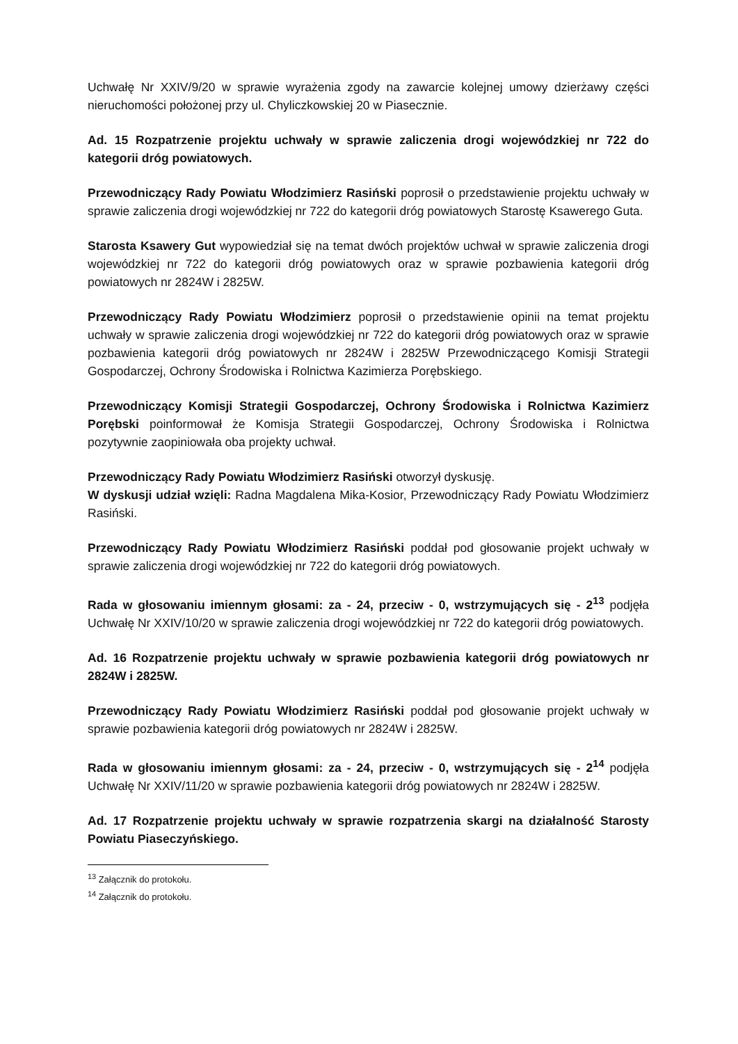Uchwałę Nr XXIV/9/20 w sprawie wyrażenia zgody na zawarcie kolejnej umowy dzierżawy części nieruchomości położonej przy ul. Chyliczkowskiej 20 w Piasecznie.
Ad. 15 Rozpatrzenie projektu uchwały w sprawie zaliczenia drogi wojewódzkiej nr 722 do kategorii dróg powiatowych.
Przewodniczący Rady Powiatu Włodzimierz Rasiński poprosił o przedstawienie projektu uchwały w sprawie zaliczenia drogi wojewódzkiej nr 722 do kategorii dróg powiatowych Starostę Ksawerego Guta.
Starosta Ksawery Gut wypowiedział się na temat dwóch projektów uchwał w sprawie zaliczenia drogi wojewódzkiej nr 722 do kategorii dróg powiatowych oraz w sprawie pozbawienia kategorii dróg powiatowych nr 2824W i 2825W.
Przewodniczący Rady Powiatu Włodzimierz poprosił o przedstawienie opinii na temat projektu uchwały w sprawie zaliczenia drogi wojewódzkiej nr 722 do kategorii dróg powiatowych oraz w sprawie pozbawienia kategorii dróg powiatowych nr 2824W i 2825W Przewodniczącego Komisji Strategii Gospodarczej, Ochrony Środowiska i Rolnictwa Kazimierza Porębskiego.
Przewodniczący Komisji Strategii Gospodarczej, Ochrony Środowiska i Rolnictwa Kazimierz Porębski poinformował że Komisja Strategii Gospodarczej, Ochrony Środowiska i Rolnictwa pozytywnie zaopiniowała oba projekty uchwał.
Przewodniczący Rady Powiatu Włodzimierz Rasiński otworzył dyskusję.
W dyskusji udział wzięli: Radna Magdalena Mika-Kosior, Przewodniczący Rady Powiatu Włodzimierz Rasiński.
Przewodniczący Rady Powiatu Włodzimierz Rasiński poddał pod głosowanie projekt uchwały w sprawie zaliczenia drogi wojewódzkiej nr 722 do kategorii dróg powiatowych.
Rada w głosowaniu imiennym głosami: za - 24, przeciw - 0, wstrzymujących się - 2<sup>13</sup> podjęła Uchwałę Nr XXIV/10/20 w sprawie zaliczenia drogi wojewódzkiej nr 722 do kategorii dróg powiatowych.
Ad. 16 Rozpatrzenie projektu uchwały w sprawie pozbawienia kategorii dróg powiatowych nr 2824W i 2825W.
Przewodniczący Rady Powiatu Włodzimierz Rasiński poddał pod głosowanie projekt uchwały w sprawie pozbawienia kategorii dróg powiatowych nr 2824W i 2825W.
Rada w głosowaniu imiennym głosami: za - 24, przeciw - 0, wstrzymujących się - 2<sup>14</sup> podjęła Uchwałę Nr XXIV/11/20 w sprawie pozbawienia kategorii dróg powiatowych nr 2824W i 2825W.
Ad. 17 Rozpatrzenie projektu uchwały w sprawie rozpatrzenia skargi na działalność Starosty Powiatu Piaseczyńskiego.
<sup>13</sup> Załącznik do protokołu.
<sup>14</sup> Załącznik do protokołu.